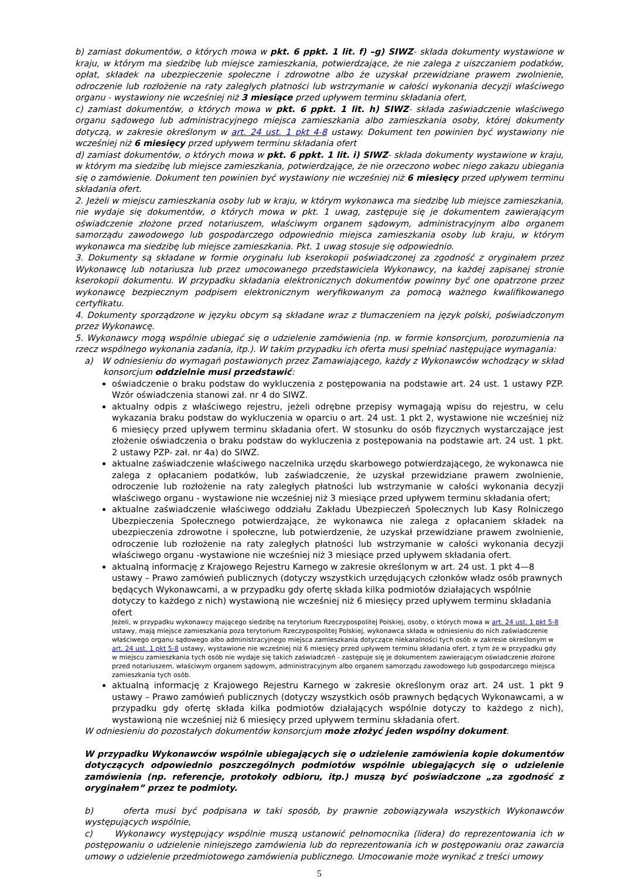b) zamiast dokumentów, o których mowa w pkt. 6 ppkt. 1 lit. f) –g) SIWZ- składa dokumenty wystawione w kraju, w którym ma siedzibę lub miejsce zamieszkania, potwierdzające, że nie zalega z uiszczaniem podatków, opłat, składek na ubezpieczenie społeczne i zdrowotne albo że uzyskał przewidziane prawem zwolnienie, odroczenie lub rozłożenie na raty zaległych płatności lub wstrzymanie w całości wykonania decyzji właściwego organu - wystawiony nie wcześniej niż 3 miesiące przed upływem terminu składania ofert,
c) zamiast dokumentów, o których mowa w pkt. 6 ppkt. 1 lit. h) SIWZ- składa zaświadczenie właściwego organu sądowego lub administracyjnego miejsca zamieszkania albo zamieszkania osoby, której dokumenty dotyczą, w zakresie określonym w art. 24 ust. 1 pkt 4-8 ustawy. Dokument ten powinien być wystawiony nie wcześniej niż 6 miesięcy przed upływem terminu składania ofert
d) zamiast dokumentów, o których mowa w pkt. 6 ppkt. 1 lit. i) SIWZ- składa dokumenty wystawione w kraju, w którym ma siedzibę lub miejsce zamieszkania, potwierdzające, że nie orzeczono wobec niego zakazu ubiegania się o zamówienie. Dokument ten powinien być wystawiony nie wcześniej niż 6 miesięcy przed upływem terminu składania ofert.
2. Jeżeli w miejscu zamieszkania osoby lub w kraju, w którym wykonawca ma siedzibę lub miejsce zamieszkania, nie wydaje się dokumentów, o których mowa w pkt. 1 uwag, zastępuje się je dokumentem zawierającym oświadczenie złożone przed notariuszem, właściwym organem sądowym, administracyjnym albo organem samorządu zawodowego lub gospodarczego odpowiednio miejsca zamieszkania osoby lub kraju, w którym wykonawca ma siedzibę lub miejsce zamieszkania. Pkt. 1 uwag stosuje się odpowiednio.
3. Dokumenty są składane w formie oryginału lub kserokopii poświadczonej za zgodność z oryginałem przez Wykonawcę lub notariusza lub przez umocowanego przedstawiciela Wykonawcy, na każdej zapisanej stronie kserokopii dokumentu. W przypadku składania elektronicznych dokumentów powinny być one opatrzone przez wykonawcę bezpiecznym podpisem elektronicznym weryfikowanym za pomocą ważnego kwalifikowanego certyfikatu.
4. Dokumenty sporządzone w języku obcym są składane wraz z tłumaczeniem na język polski, poświadczonym przez Wykonawcę.
5. Wykonawcy mogą wspólnie ubiegać się o udzielenie zamówienia (np. w formie konsorcjum, porozumienia na rzecz wspólnego wykonania zadania, itp.). W takim przypadku ich oferta musi spełniać następujące wymagania:
a) W odniesieniu do wymagań postawionych przez Zamawiającego, każdy z Wykonawców wchodzący w skład konsorcjum oddzielnie musi przedstawić:
oświadczenie o braku podstaw do wykluczenia z postępowania na podstawie art. 24 ust. 1 ustawy PZP. Wzór oświadczenia stanowi zał. nr 4 do SIWZ.
aktualny odpis z właściwego rejestru, jeżeli odrębne przepisy wymagają wpisu do rejestru, w celu wykazania braku podstaw do wykluczenia w oparciu o art. 24 ust. 1 pkt 2, wystawione nie wcześniej niż 6 miesięcy przed upływem terminu składania ofert. W stosunku do osób fizycznych wystarczające jest złożenie oświadczenia o braku podstaw do wykluczenia z postępowania na podstawie art. 24 ust. 1 pkt. 2 ustawy PZP- zał. nr 4a) do SIWZ.
aktualne zaświadczenie właściwego naczelnika urzędu skarbowego potwierdzającego, że wykonawca nie zalega z opłacaniem podatków, lub zaświadczenie, że uzyskał przewidziane prawem zwolnienie, odroczenie lub rozłożenie na raty zaległych płatności lub wstrzymanie w całości wykonania decyzji właściwego organu - wystawione nie wcześniej niż 3 miesiące przed upływem terminu składania ofert;
aktualne zaświadczenie właściwego oddziału Zakładu Ubezpieczeń Społecznych lub Kasy Rolniczego Ubezpieczenia Społecznego potwierdzające, że wykonawca nie zalega z opłacaniem składek na ubezpieczenia zdrowotne i społeczne, lub potwierdzenie, że uzyskał przewidziane prawem zwolnienie, odroczenie lub rozłożenie na raty zaległych płatności lub wstrzymanie w całości wykonania decyzji właściwego organu -wystawione nie wcześniej niż 3 miesiące przed upływem składania ofert.
aktualną informację z Krajowego Rejestru Karnego w zakresie określonym w art. 24 ust. 1 pkt 4—8 ustawy – Prawo zamówień publicznych (dotyczy wszystkich urzędujących członków władz osób prawnych będących Wykonawcami, a w przypadku gdy ofertę składa kilka podmiotów działających wspólnie dotyczy to każdego z nich) wystawioną nie wcześniej niż 6 miesięcy przed upływem terminu składania ofert
Jeżeli, w przypadku wykonawcy mającego siedzibę na terytorium Rzeczypospolitej Polskiej, osoby, o których mowa w art. 24 ust. 1 pkt 5-8 ustawy, mają miejsce zamieszkania poza terytorium Rzeczypospolitej Polskiej, wykonawca składa w odniesieniu do nich zaświadczenie właściwego organu sądowego albo administracyjnego miejsca zamieszkania dotyczące niekaralności tych osób w zakresie określonym w art. 24 ust. 1 pkt 5-8 ustawy, wystawione nie wcześniej niż 6 miesięcy przed upływem terminu składania ofert, z tym że w przypadku gdy w miejscu zamieszkania tych osób nie wydaje się takich zaświadczeń - zastępuje się je dokumentem zawierającym oświadczenie złożone przed notariuszem, właściwym organem sądowym, administracyjnym albo organem samorządu zawodowego lub gospodarczego miejsca zamieszkania tych osób.
aktualną informację z Krajowego Rejestru Karnego w zakresie określonym oraz art. 24 ust. 1 pkt 9 ustawy – Prawo zamówień publicznych (dotyczy wszystkich osób prawnych będących Wykonawcami, a w przypadku gdy ofertę składa kilka podmiotów działających wspólnie dotyczy to każdego z nich), wystawioną nie wcześniej niż 6 miesięcy przed upływem terminu składania ofert.
W odniesieniu do pozostałych dokumentów konsorcjum może złożyć jeden wspólny dokument.
W przypadku Wykonawców wspólnie ubiegających się o udzielenie zamówienia kopie dokumentów dotyczących odpowiednio poszczególnych podmiotów wspólnie ubiegających się o udzielenie zamówienia (np. referencje, protokoły odbioru, itp.) muszą być poświadczone „za zgodność z oryginałem” przez te podmioty.
b) oferta musi być podpisana w taki sposób, by prawnie zobowiązywała wszystkich Wykonawców występujących wspólnie,
c) Wykonawcy występujący wspólnie muszą ustanowić pełnomocnika (lidera) do reprezentowania ich w postępowaniu o udzielenie niniejszego zamówienia lub do reprezentowania ich w postępowaniu oraz zawarcia umowy o udzielenie przedmiotowego zamówienia publicznego. Umocowanie może wynikać z treści umowy
5